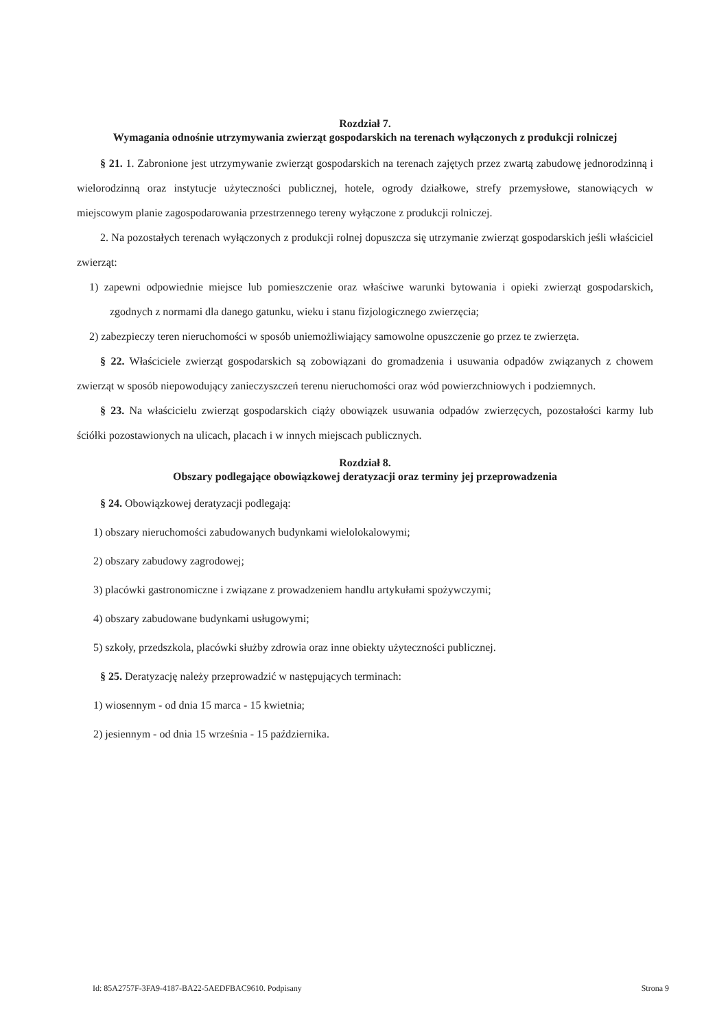Rozdział 7.
Wymagania odnośnie utrzymywania zwierząt gospodarskich na terenach wyłączonych z produkcji rolniczej
§ 21. 1. Zabronione jest utrzymywanie zwierząt gospodarskich na terenach zajętych przez zwartą zabudowę jednorodzinną i wielorodzinną oraz instytucje użyteczności publicznej, hotele, ogrody działkowe, strefy przemysłowe, stanowiących w miejscowym planie zagospodarowania przestrzennego tereny wyłączone z produkcji rolniczej.
2. Na pozostałych terenach wyłączonych z produkcji rolnej dopuszcza się utrzymanie zwierząt gospodarskich jeśli właściciel zwierząt:
1) zapewni odpowiednie miejsce lub pomieszczenie oraz właściwe warunki bytowania i opieki zwierząt gospodarskich, zgodnych z normami dla danego gatunku, wieku i stanu fizjologicznego zwierzęcia;
2) zabezpieczy teren nieruchomości w sposób uniemożliwiający samowolne opuszczenie go przez te zwierzęta.
§ 22. Właściciele zwierząt gospodarskich są zobowiązani do gromadzenia i usuwania odpadów związanych z chowem zwierząt w sposób niepowodujący zanieczyszczeń terenu nieruchomości oraz wód powierzchniowych i podziemnych.
§ 23. Na właścicielu zwierząt gospodarskich ciąży obowiązek usuwania odpadów zwierzęcych, pozostałości karmy lub ściółki pozostawionych na ulicach, placach i w innych miejscach publicznych.
Rozdział 8.
Obszary podlegające obowiązkowej deratyzacji oraz terminy jej przeprowadzenia
§ 24. Obowiązkowej deratyzacji podlegają:
1) obszary nieruchomości zabudowanych budynkami wielolokalowymi;
2) obszary zabudowy zagrodowej;
3) placówki gastronomiczne i związane z prowadzeniem handlu artykułami spożywczymi;
4) obszary zabudowane budynkami usługowymi;
5) szkoły, przedszkola, placówki służby zdrowia oraz inne obiekty użyteczności publicznej.
§ 25. Deratyzację należy przeprowadzić w następujących terminach:
1) wiosennym - od dnia 15 marca - 15 kwietnia;
2) jesiennym - od dnia 15 września - 15 października.
Id: 85A2757F-3FA9-4187-BA22-5AEDFBAC9610. Podpisany Strona 9